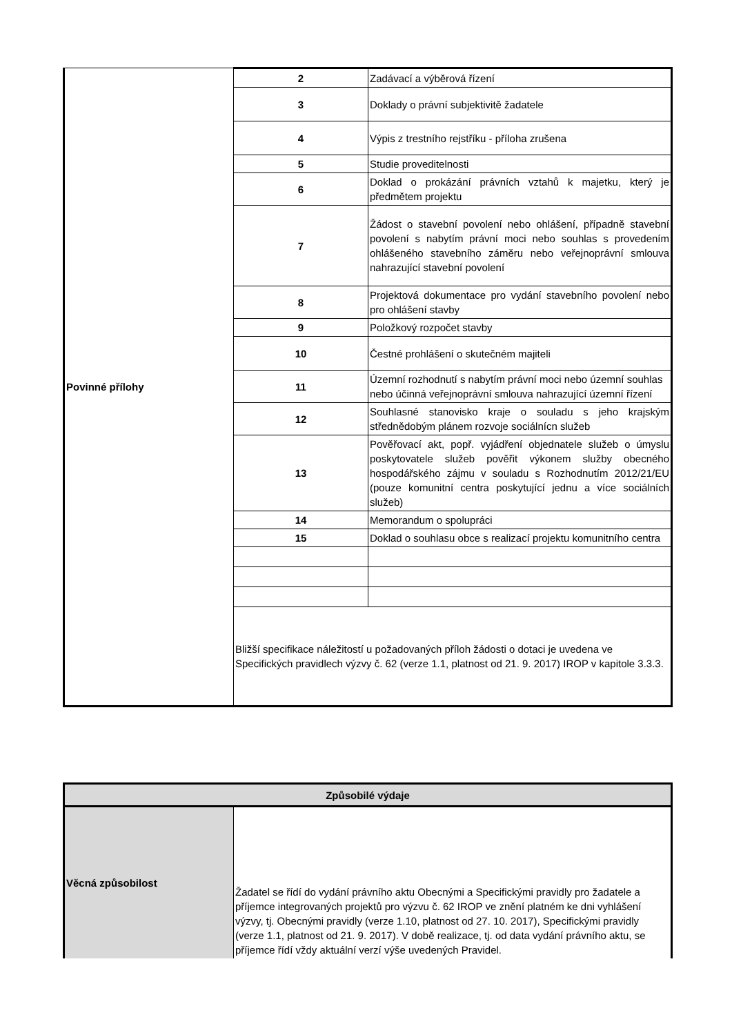| Povinné přílohy | 2 | Zadávací a výběrová řízení |
| | 3 | Doklady o právní subjektivitě žadatele |
| | 4 | Výpis z trestního rejstříku - příloha zrušena |
| | 5 | Studie proveditelnosti |
| | 6 | Doklad o prokázání právních vztahů k majetku, který je předmětem projektu |
| | 7 | Žádost o stavební povolení nebo ohlášení, případně stavební povolení s nabytím právní moci nebo souhlas s provedením ohlášeného stavebního záměru nebo veřejnoprávní smlouva nahrazující stavební povolení |
| | 8 | Projektová dokumentace pro vydání stavebního povolení nebo pro ohlášení stavby |
| | 9 | Položkový rozpočet stavby |
| | 10 | Čestné prohlášení o skutečném majiteli |
| | 11 | Územní rozhodnutí s nabytím právní moci nebo územní souhlas nebo účinná veřejnoprávní smlouva nahrazující územní řízení |
| | 12 | Souhlasné stanovisko kraje o souladu s jeho krajským střednědobým plánem rozvoje sociálnícn služeb |
| | 13 | Pověřovací akt, popř. vyjádření objednatele služeb o úmyslu poskytovatele služeb pověřit výkonem služby obecného hospodářského zájmu v souladu s Rozhodnutím 2012/21/EU (pouze komunitní centra poskytující jednu a více sociálních služeb) |
| | 14 | Memorandum o spolupráci |
| | 15 | Doklad o souhlasu obce s realizací projektu komunitního centra |
| | Bližší specifikace náležitostí u požadovaných příloh žádosti o dotaci je uvedena ve Specifických pravidlech výzvy č. 62 (verze 1.1, platnost od 21. 9. 2017) IROP v kapitole 3.3.3. | |
| Způsobilé výdaje | |
| Věcná způsobilost | Žadatel se řídí do vydání právního aktu Obecnými a Specifickými pravidly pro žadatele a příjemce integrovaných projektů pro výzvu č. 62 IROP ve znění platném ke dni vyhlášení výzvy, tj. Obecnými pravidly (verze 1.10, platnost od 27. 10. 2017), Specifickými pravidly (verze 1.1, platnost od 21. 9. 2017). V době realizace, tj. od data vydání právního aktu, se příjemce řídí vždy aktuální verzí výše uvedených Pravidel. |